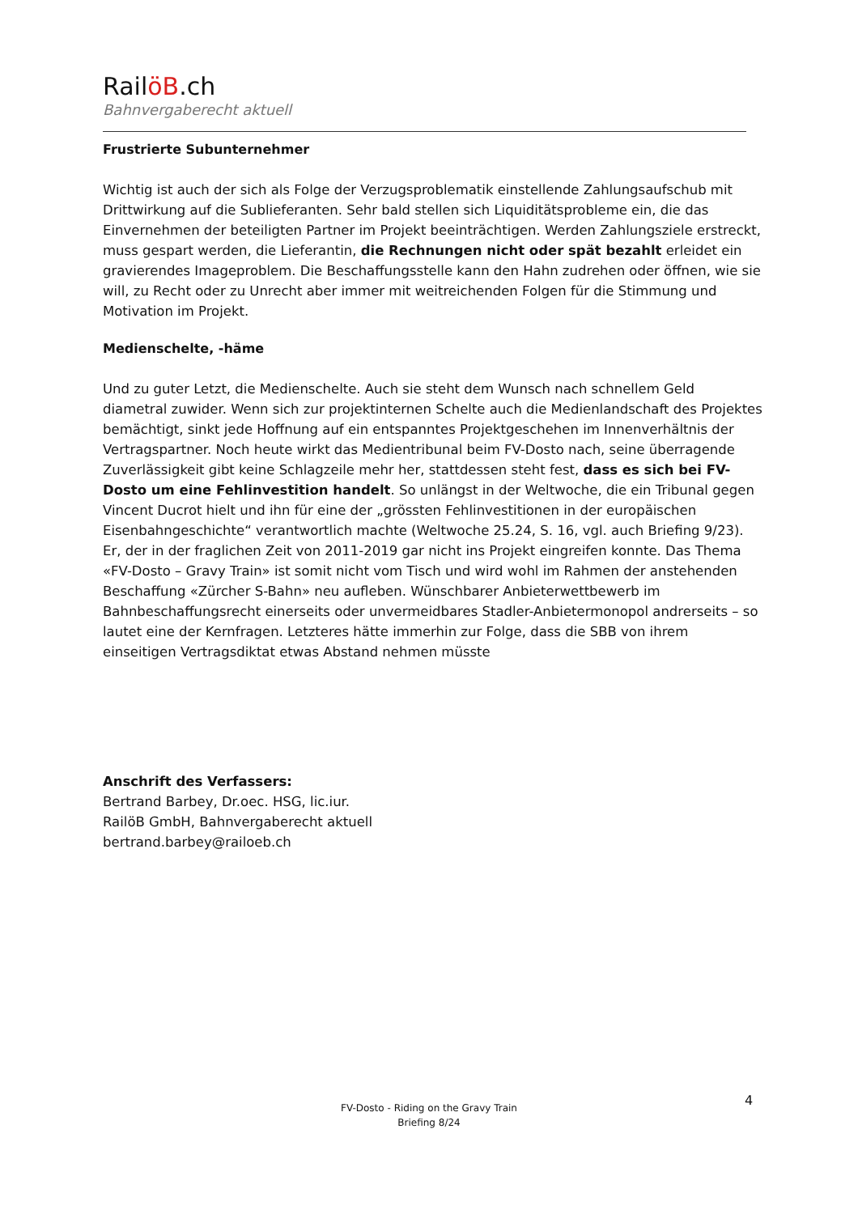RailöB.ch
Bahnvergaberecht aktuell
Frustrierte Subunternehmer
Wichtig ist auch der sich als Folge der Verzugsproblematik einstellende Zahlungsaufschub mit Drittwirkung auf die Sublieferanten. Sehr bald stellen sich Liquiditätsprobleme ein, die das Einvernehmen der beteiligten Partner im Projekt beeinträchtigen. Werden Zahlungsziele erstreckt, muss gespart werden, die Lieferantin, die Rechnungen nicht oder spät bezahlt erleidet ein gravierendes Imageproblem. Die Beschaffungsstelle kann den Hahn zudrehen oder öffnen, wie sie will, zu Recht oder zu Unrecht aber immer mit weitreichenden Folgen für die Stimmung und Motivation im Projekt.
Medienschelte, -häme
Und zu guter Letzt, die Medienschelte. Auch sie steht dem Wunsch nach schnellem Geld diametral zuwider. Wenn sich zur projektinternen Schelte auch die Medienlandschaft des Projektes bemächtigt, sinkt jede Hoffnung auf ein entspanntes Projektgeschehen im Innenverhältnis der Vertragspartner. Noch heute wirkt das Medientribunal beim FV-Dosto nach, seine überragende Zuverlässigkeit gibt keine Schlagzeile mehr her, stattdessen steht fest, dass es sich bei FV-Dosto um eine Fehlinvestition handelt. So unlängst in der Weltwoche, die ein Tribunal gegen Vincent Ducrot hielt und ihn für eine der „grössten Fehlinvestitionen in der europäischen Eisenbahngeschichte“ verantwortlich machte (Weltwoche 25.24, S. 16, vgl. auch Briefing 9/23). Er, der in der fraglichen Zeit von 2011-2019 gar nicht ins Projekt eingreifen konnte. Das Thema «FV-Dosto – Gravy Train» ist somit nicht vom Tisch und wird wohl im Rahmen der anstehenden Beschaffung «Zürcher S-Bahn» neu aufleben. Wünschbarer Anbieterwettbewerb im Bahnbeschaffungsrecht einerseits oder unvermeidbares Stadler-Anbietermonopol andrerseits – so lautet eine der Kernfragen. Letzteres hätte immerhin zur Folge, dass die SBB von ihrem einseitigen Vertragsdiktat etwas Abstand nehmen müsste
Anschrift des Verfassers:
Bertrand Barbey, Dr.oec. HSG, lic.iur.
RailöB GmbH, Bahnvergaberecht aktuell
bertrand.barbey@railoeb.ch
4
FV-Dosto - Riding on the Gravy Train
Briefing 8/24